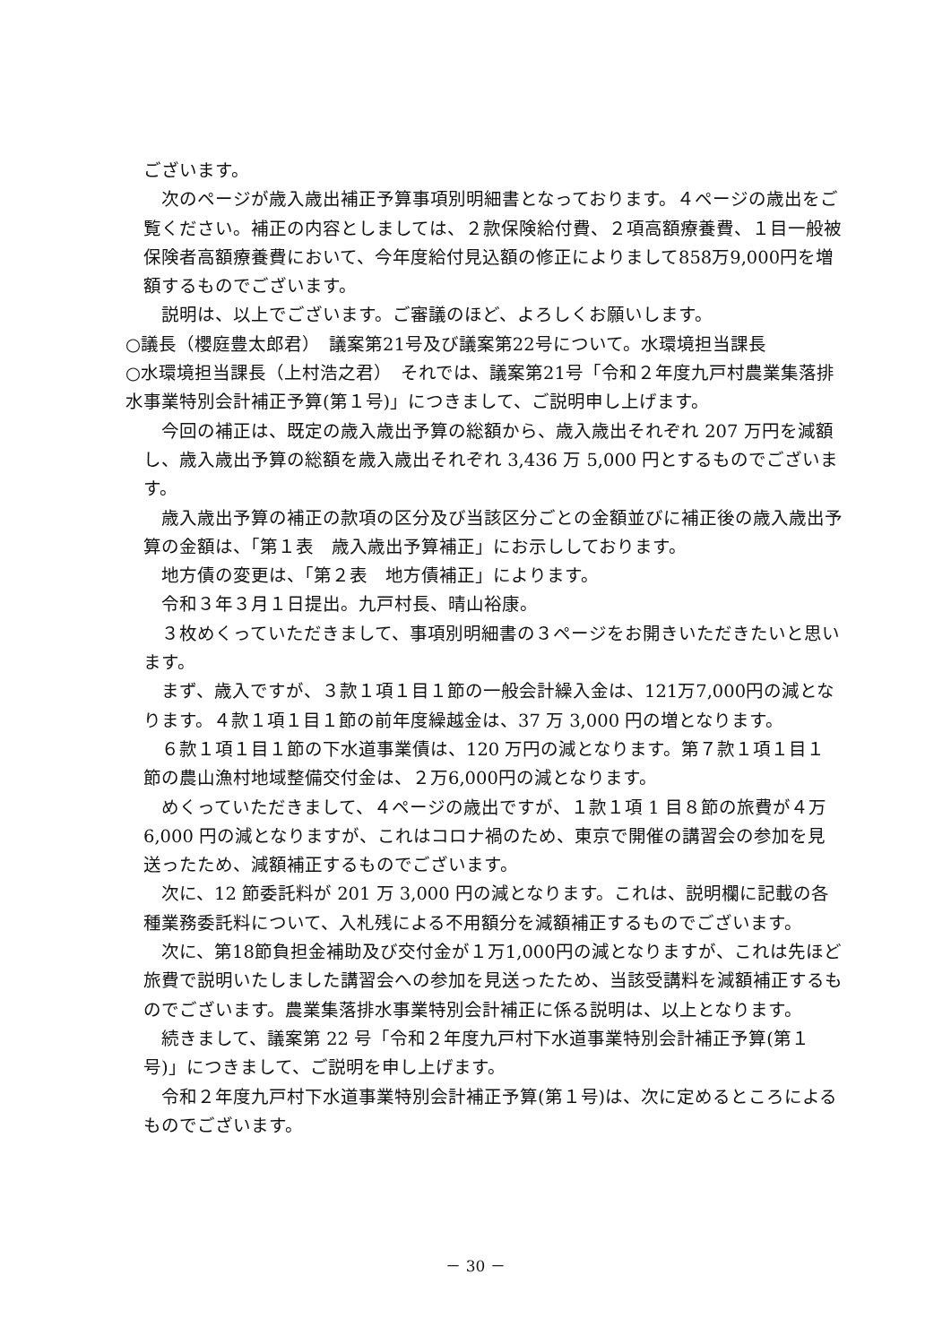ございます。
　次のページが歳入歳出補正予算事項別明細書となっております。４ページの歳出をご覧ください。補正の内容としましては、２款保険給付費、２項高額療養費、１目一般被保険者高額療養費において、今年度給付見込額の修正によりまして858万9,000円を増額するものでございます。
　説明は、以上でございます。ご審議のほど、よろしくお願いします。
○議長（櫻庭豊太郎君）　議案第21号及び議案第22号について。水環境担当課長
○水環境担当課長（上村浩之君）　それでは、議案第21号「令和２年度九戸村農業集落排水事業特別会計補正予算(第１号)」につきまして、ご説明申し上げます。
　今回の補正は、既定の歳入歳出予算の総額から、歳入歳出それぞれ 207 万円を減額し、歳入歳出予算の総額を歳入歳出それぞれ 3,436 万 5,000 円とするものでございます。
　歳入歳出予算の補正の款項の区分及び当該区分ごとの金額並びに補正後の歳入歳出予算の金額は、「第１表　歳入歳出予算補正」にお示ししております。
　地方債の変更は、「第２表　地方債補正」によります。
　令和３年３月１日提出。九戸村長、晴山裕康。
　３枚めくっていただきまして、事項別明細書の３ページをお開きいただきたいと思います。
　まず、歳入ですが、３款１項１目１節の一般会計繰入金は、121万7,000円の減となります。４款１項１目１節の前年度繰越金は、37 万 3,000 円の増となります。
　６款１項１目１節の下水道事業債は、120 万円の減となります。第７款１項１目１節の農山漁村地域整備交付金は、２万6,000円の減となります。
　めくっていただきまして、４ページの歳出ですが、１款１項 1 目８節の旅費が４万 6,000 円の減となりますが、これはコロナ禍のため、東京で開催の講習会の参加を見送ったため、減額補正するものでございます。
　次に、12 節委託料が 201 万 3,000 円の減となります。これは、説明欄に記載の各種業務委託料について、入札残による不用額分を減額補正するものでございます。
　次に、第18節負担金補助及び交付金が１万1,000円の減となりますが、これは先ほど旅費で説明いたしました講習会への参加を見送ったため、当該受講料を減額補正するものでございます。農業集落排水事業特別会計補正に係る説明は、以上となります。
　続きまして、議案第 22 号「令和２年度九戸村下水道事業特別会計補正予算(第１号)」につきまして、ご説明を申し上げます。
　令和２年度九戸村下水道事業特別会計補正予算(第１号)は、次に定めるところによるものでございます。
－ 30 －